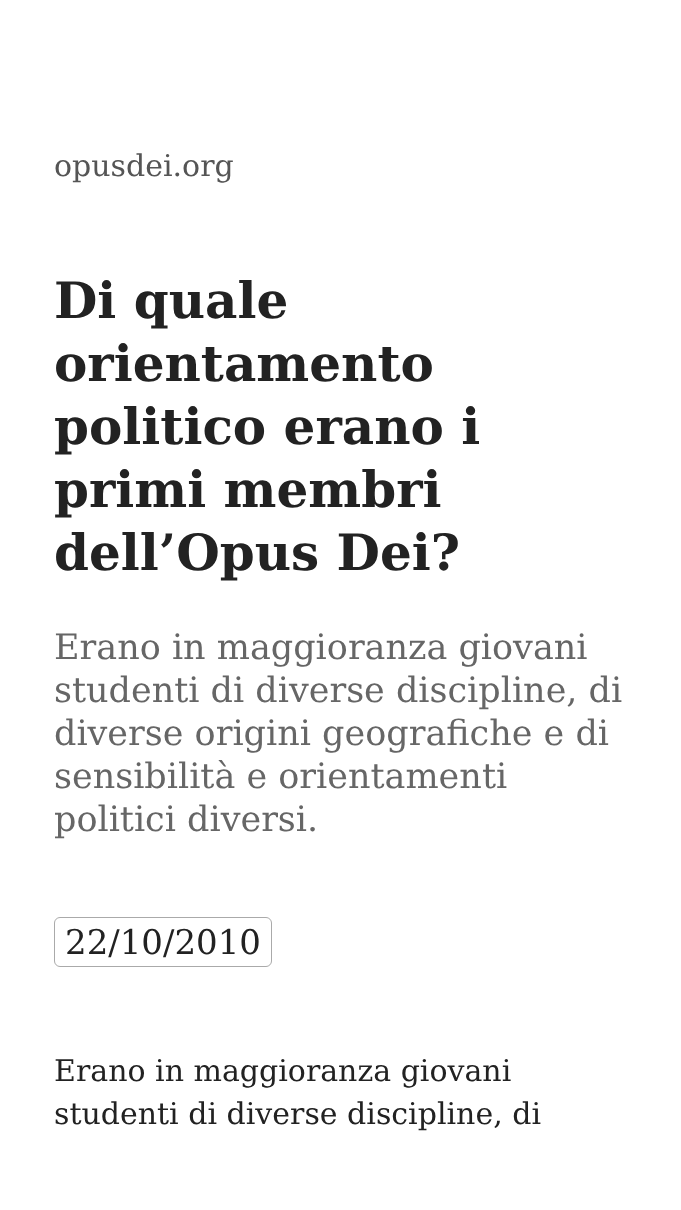opusdei.org
Di quale orientamento politico erano i primi membri dell’Opus Dei?
Erano in maggioranza giovani studenti di diverse discipline, di diverse origini geografiche e di sensibilità e orientamenti politici diversi.
22/10/2010
Erano in maggioranza giovani studenti di diverse discipline, di